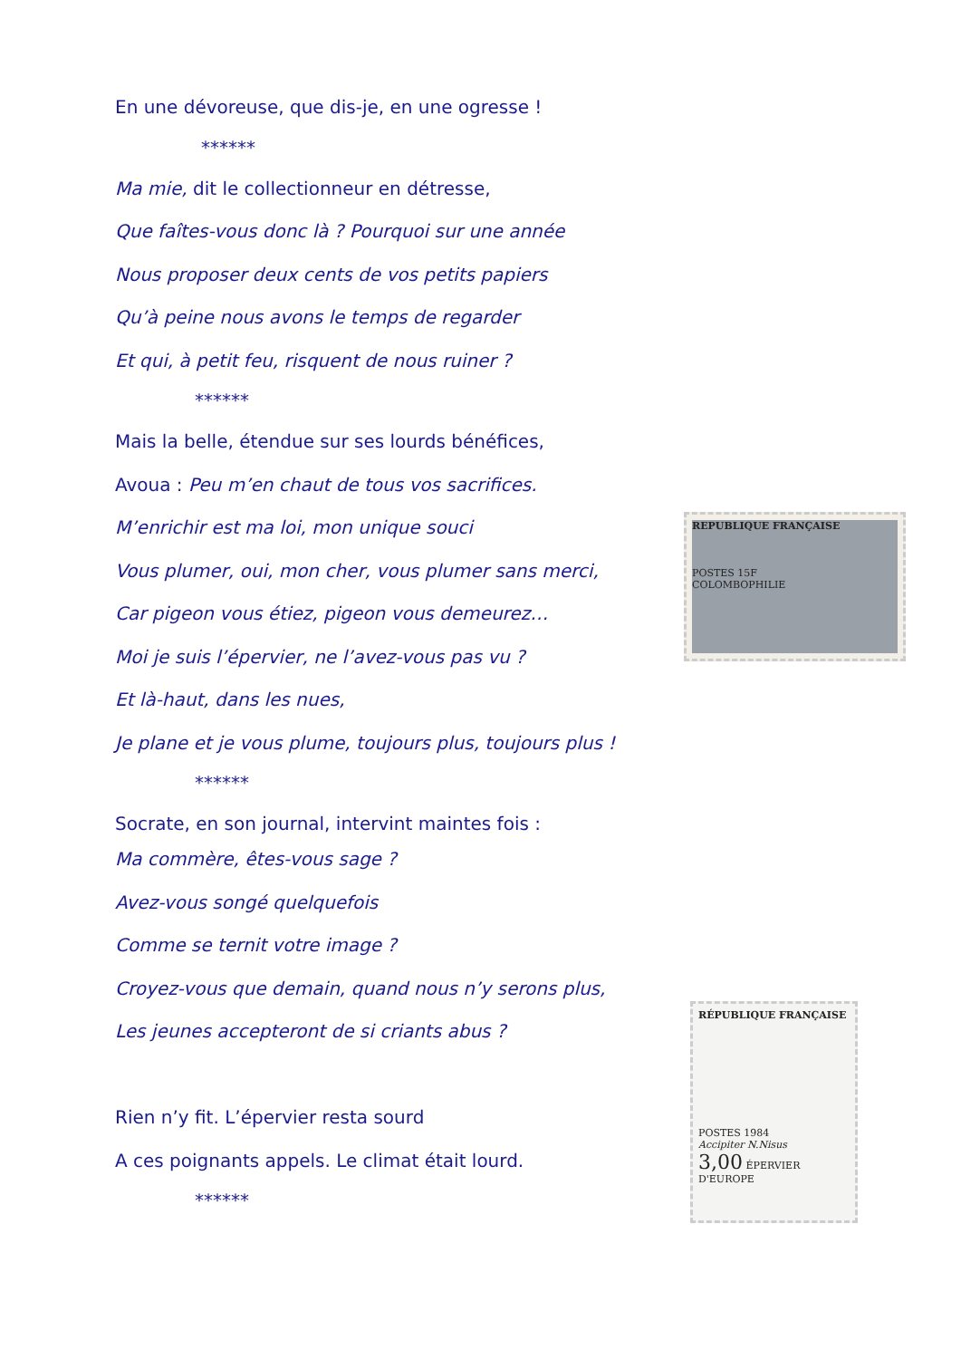En une dévoreuse, que dis-je, en une ogresse !
******
Ma mie, dit le collectionneur en détresse,
Que faîtes-vous donc là ? Pourquoi sur une année
Nous proposer deux cents de vos petits papiers
Qu’à peine nous avons le temps de regarder
Et qui, à petit feu, risquent de nous ruiner ?
******
Mais la belle, étendue sur ses lourds bénéfices,
Avoua : Peu m’en chaut de tous vos sacrifices.
M’enrichir est ma loi, mon unique souci
Vous plumer, oui, mon cher, vous plumer sans merci,
Car pigeon vous étiez, pigeon vous demeurez…
Moi je suis l’épervier, ne l’avez-vous pas vu ?
Et là-haut, dans les nues,
Je plane et je vous plume, toujours plus, toujours plus !
******
Socrate, en son journal, intervint maintes fois :
Ma commère, êtes-vous sage ?
Avez-vous songé quelquefois
Comme se ternit votre image ?
Croyez-vous que demain, quand nous n’y serons plus,
Les jeunes accepteront de si criants abus ?
Rien n’y fit. L’épervier resta sourd
A ces poignants appels. Le climat était lourd.
******
REPUBLIQUE FRANÇAISE
POSTES 15F
COLOMBOPHILIE
RÉPUBLIQUE FRANÇAISE
POSTES 1984
Accipiter N.Nisus
3,00 ÉPERVIER D'EUROPE